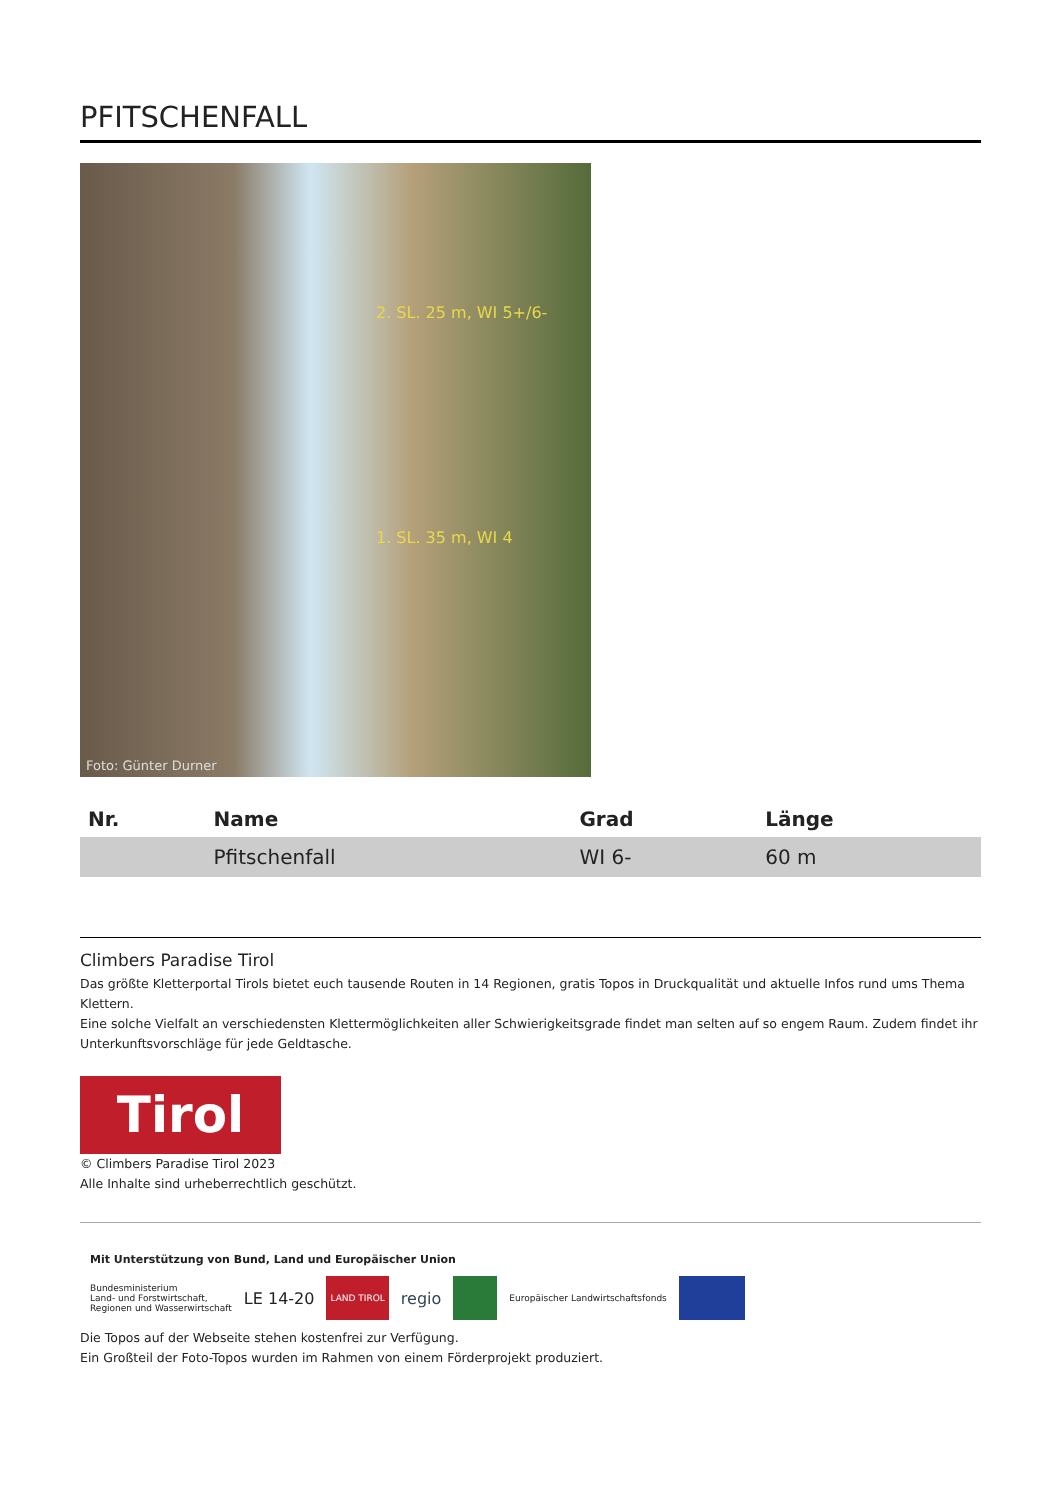PFITSCHENFALL
2. SL. 25 m, WI 5+/6-
1. SL. 35 m, WI 4
Foto: Günter Durner
| Nr. | Name | Grad | Länge |
| --- | --- | --- | --- |
| | Pfitschenfall | WI 6- | 60 m |
Climbers Paradise Tirol
Das größte Kletterportal Tirols bietet euch tausende Routen in 14 Regionen, gratis Topos in Druckqualität und aktuelle Infos rund ums Thema Klettern.
Eine solche Vielfalt an verschiedensten Klettermöglichkeiten aller Schwierigkeitsgrade findet man selten auf so engem Raum. Zudem findet ihr Unterkunftsvorschläge für jede Geldtasche.
Tirol
© Climbers Paradise Tirol 2023
Alle Inhalte sind urheberrechtlich geschützt.
Mit Unterstützung von Bund, Land und Europäischer Union
Bundesministerium
Land- und Forstwirtschaft,
Regionen und Wasserwirtschaft
LE 14-20
LAND TIROL
regio
Europäischer Landwirtschaftsfonds
Die Topos auf der Webseite stehen kostenfrei zur Verfügung.
Ein Großteil der Foto-Topos wurden im Rahmen von einem Förderprojekt produziert.